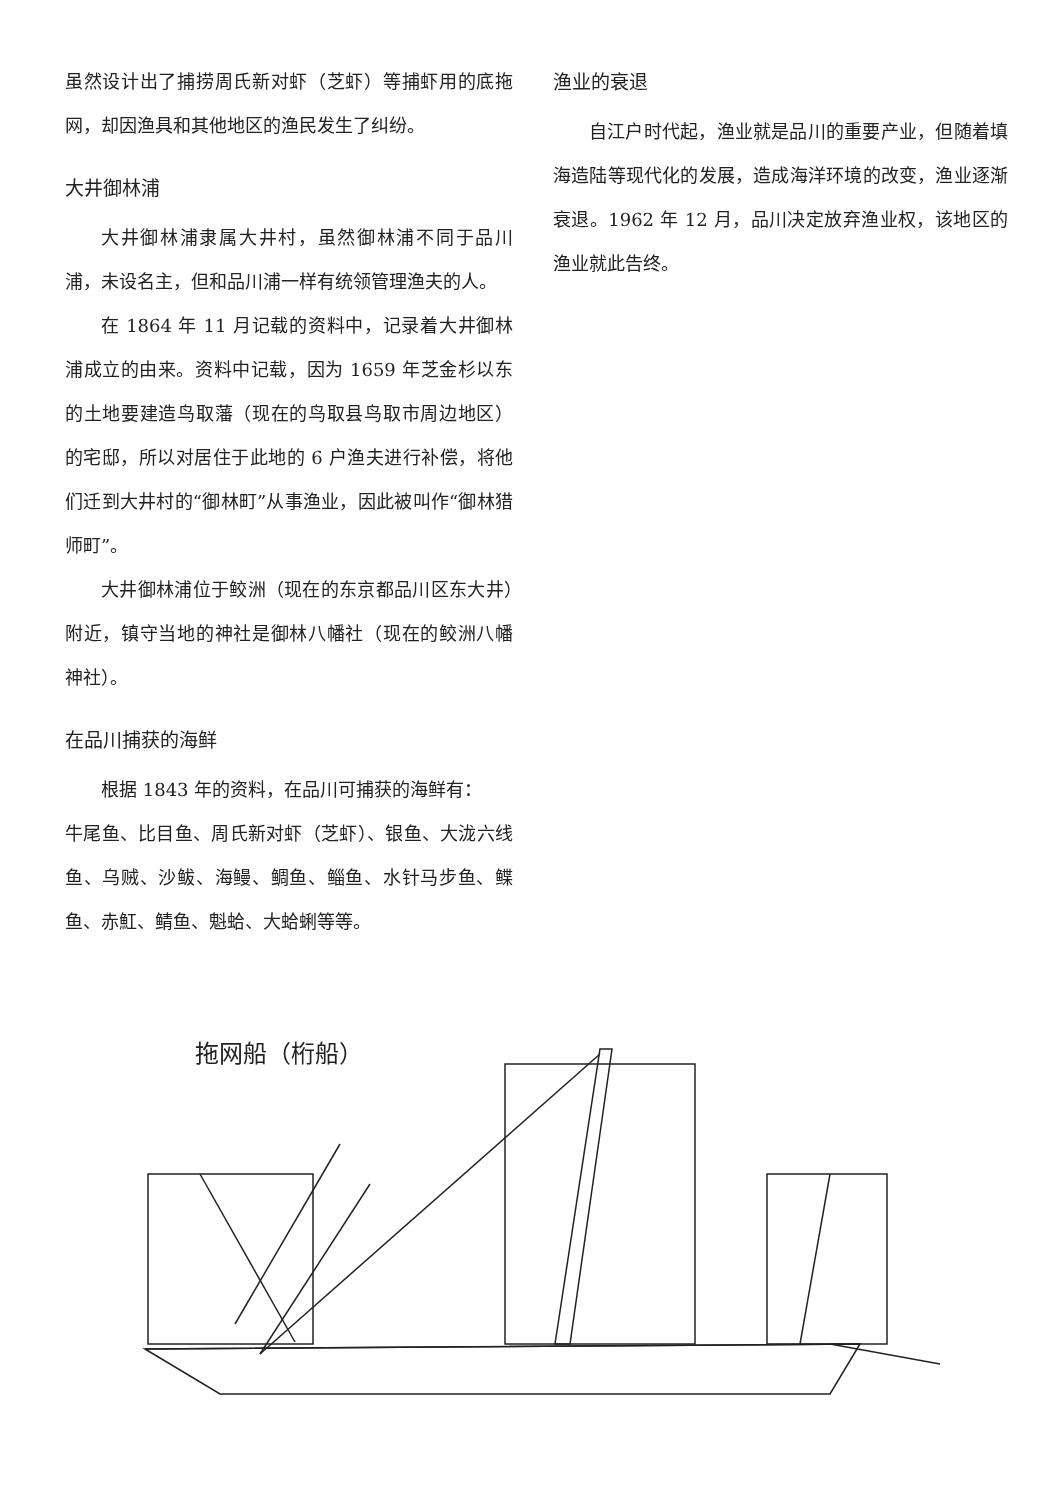虽然设计出了捕捞周氏新对虾（芝虾）等捕虾用的底拖网，却因渔具和其他地区的渔民发生了纠纷。
大井御林浦
大井御林浦隶属大井村，虽然御林浦不同于品川浦，未设名主，但和品川浦一样有统领管理渔夫的人。
在 1864 年 11 月记载的资料中，记录着大井御林浦成立的由来。资料中记载，因为 1659 年芝金杉以东的土地要建造鸟取藩（现在的鸟取县鸟取市周边地区）的宅邸，所以对居住于此地的 6 户渔夫进行补偿，将他们迁到大井村的“御林町”从事渔业，因此被叫作“御林猎师町”。
大井御林浦位于鲛洲（现在的东京都品川区东大井）附近，镇守当地的神社是御林八幡社（现在的鲛洲八幡神社）。
在品川捕获的海鲜
根据 1843 年的资料，在品川可捕获的海鲜有：
牛尾鱼、比目鱼、周氏新对虾（芝虾）、银鱼、大泷六线鱼、乌贼、沙鲅、海鳗、鲷鱼、鲻鱼、水针马步鱼、鲽鱼、赤魟、鲭鱼、魁蛤、大蛤蜊等等。
渔业的衰退
自江户时代起，渔业就是品川的重要产业，但随着填海造陆等现代化的发展，造成海洋环境的改变，渔业逐渐衰退。1962 年 12 月，品川决定放弃渔业权，该地区的渔业就此告终。
拖网船（桁船）